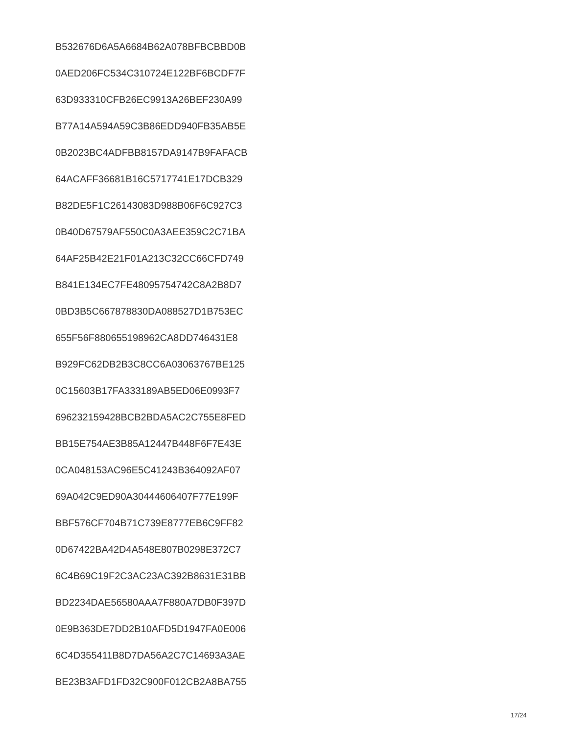B532676D6A5A6684B62A078BFBCBBD0B
0AED206FC534C310724E122BF6BCDF7F
63D933310CFB26EC9913A26BEF230A99
B77A14A594A59C3B86EDD940FB35AB5E
0B2023BC4ADFBB8157DA9147B9FAFACB
64ACAFF36681B16C5717741E17DCB329
B82DE5F1C26143083D988B06F6C927C3
0B40D67579AF550C0A3AEE359C2C71BA
64AF25B42E21F01A213C32CC66CFD749
B841E134EC7FE48095754742C8A2B8D7
0BD3B5C667878830DA088527D1B753EC
655F56F880655198962CA8DD746431E8
B929FC62DB2B3C8CC6A03063767BE125
0C15603B17FA333189AB5ED06E0993F7
696232159428BCB2BDA5AC2C755E8FED
BB15E754AE3B85A12447B448F6F7E43E
0CA048153AC96E5C41243B364092AF07
69A042C9ED90A30444606407F77E199F
BBF576CF704B71C739E8777EB6C9FF82
0D67422BA42D4A548E807B0298E372C7
6C4B69C19F2C3AC23AC392B8631E31BB
BD2234DAE56580AAA7F880A7DB0F397D
0E9B363DE7DD2B10AFD5D1947FA0E006
6C4D355411B8D7DA56A2C7C14693A3AE
BE23B3AFD1FD32C900F012CB2A8BA755
17/24